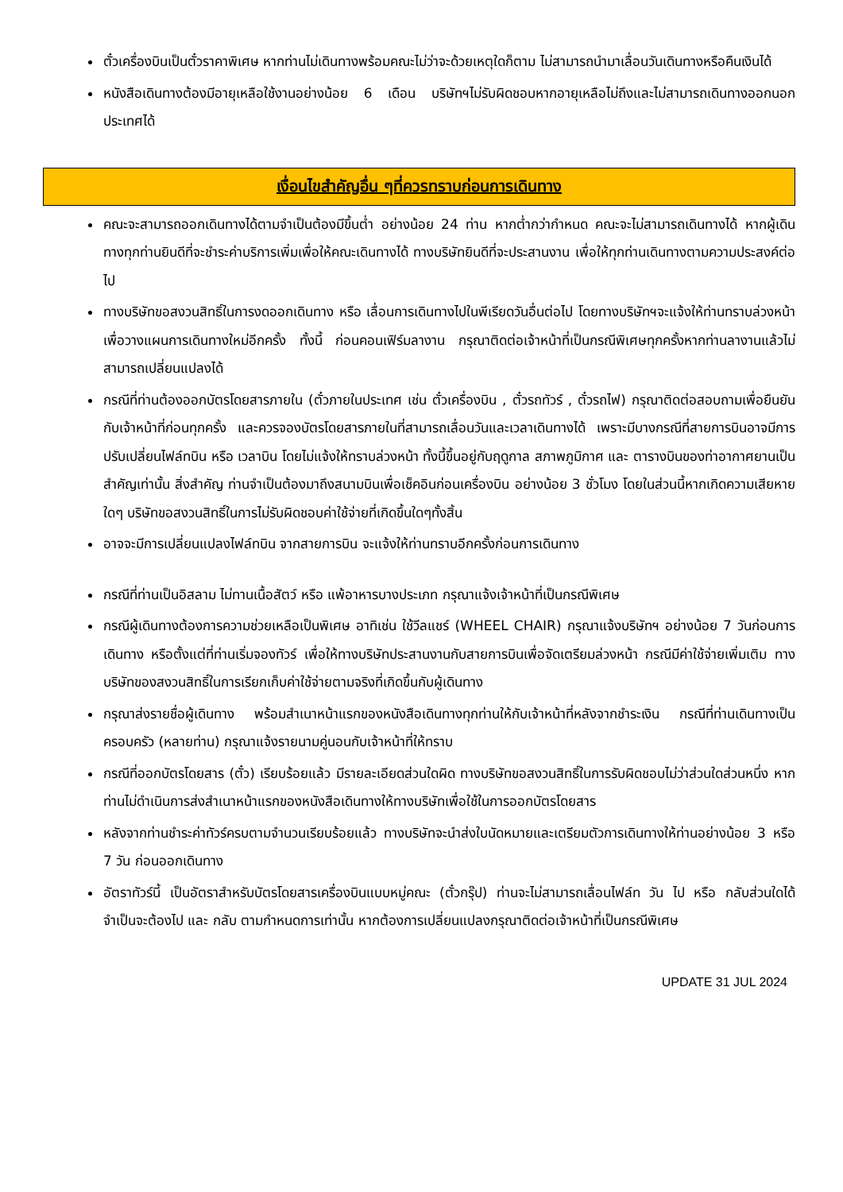ตั๋วเครื่องบินเป็นตั๋วราคาพิเศษ หากท่านไม่เดินทางพร้อมคณะไม่ว่าจะด้วยเหตุใดก็ตาม ไม่สามารถนำมาเลื่อนวันเดินทางหรือคืนเงินได้
หนังสือเดินทางต้องมีอายุเหลือใช้งานอย่างน้อย 6 เดือน บริษัทฯไม่รับผิดชอบหากอายุเหลือไม่ถึงและไม่สามารถเดินทางออกนอกประเทศได้
เงื่อนไขสำคัญอื่น ๆที่ควรทราบก่อนการเดินทาง
คณะจะสามารถออกเดินทางได้ตามจำเป็นต้องมีขึ้นต่ำ อย่างน้อย 24 ท่าน หากต่ำกว่ากำหนด คณะจะไม่สามารถเดินทางได้ หากผู้เดินทางทุกท่านยินดีที่จะชำระค่าบริการเพิ่มเพื่อให้คณะเดินทางได้ ทางบริษัทยินดีที่จะประสานงาน เพื่อให้ทุกท่านเดินทางตามความประสงค์ต่อไป
ทางบริษัทขอสงวนสิทธิ์ในการงดออกเดินทาง หรือ เลื่อนการเดินทางไปในพีเรียดวันอื่นต่อไป โดยทางบริษัทฯจะแจ้งให้ท่านทราบล่วงหน้าเพื่อวางแผนการเดินทางใหม่อีกครั้ง ทั้งนี้ ก่อนคอนเฟิร์มลางาน กรุณาติดต่อเจ้าหน้าที่เป็นกรณีพิเศษทุกครั้งหากท่านลางานแล้วไม่สามารถเปลี่ยนแปลงได้
กรณีที่ท่านต้องออกบัตรโดยสารภายใน (ตั๋วภายในประเทศ เช่น ตั๋วเครื่องบิน , ตั๋วรถทัวร์ , ตั๋วรถไฟ) กรุณาติดต่อสอบถามเพื่อยืนยันกับเจ้าหน้าที่ก่อนทุกครั้ง และควรจองบัตรโดยสารภายในที่สามารถเลื่อนวันและเวลาเดินทางได้ เพราะมีบางกรณีที่สายการบินอาจมีการปรับเปลี่ยนไฟล์ทบิน หรือ เวลาบิน โดยไม่แจ้งให้ทราบล่วงหน้า ทั้งนี้ขึ้นอยู่กับฤดูกาล สภาพภูมิกาศ และ ตารางบินของท่าอากาศยานเป็นสำคัญเท่านั้น สิ่งสำคัญ ท่านจำเป็นต้องมาถึงสนามบินเพื่อเช็คอินก่อนเครื่องบิน อย่างน้อย 3 ชั่วโมง โดยในส่วนนี้หากเกิดความเสียหายใดๆ บริษัทขอสงวนสิทธิ์ในการไม่รับผิดชอบค่าใช้จ่ายที่เกิดขึ้นใดๆทั้งสิ้น
อาจจะมีการเปลี่ยนแปลงไฟล์ทบิน จากสายการบิน จะแจ้งให้ท่านทราบอีกครั้งก่อนการเดินทาง
กรณีที่ท่านเป็นอิสลาม ไม่ทานเนื้อสัตว์ หรือ แพ้อาหารบางประเภท กรุณาแจ้งเจ้าหน้าที่เป็นกรณีพิเศษ
กรณีผู้เดินทางต้องการความช่วยเหลือเป็นพิเศษ อาทิเช่น ใช้วีลแชร์ (WHEEL CHAIR) กรุณาแจ้งบริษัทฯ อย่างน้อย 7 วันก่อนการเดินทาง หรือตั้งแต่ที่ท่านเริ่มจองทัวร์ เพื่อให้ทางบริษัทประสานงานกับสายการบินเพื่อจัดเตรียมล่วงหน้า กรณีมีค่าใช้จ่ายเพิ่มเติม ทางบริษัทของสงวนสิทธิ์ในการเรียกเก็บค่าใช้จ่ายตามจริงที่เกิดขึ้นกับผู้เดินทาง
กรุณาส่งรายชื่อผู้เดินทาง พร้อมสำเนาหน้าแรกของหนังสือเดินทางทุกท่านให้กับเจ้าหน้าที่หลังจากชำระเงิน กรณีที่ท่านเดินทางเป็นครอบครัว (หลายท่าน) กรุณาแจ้งรายนามคู่นอนกับเจ้าหน้าที่ให้ทราบ
กรณีที่ออกบัตรโดยสาร (ตั๋ว) เรียบร้อยแล้ว มีรายละเอียดส่วนใดผิด ทางบริษัทขอสงวนสิทธิ์ในการรับผิดชอบไม่ว่าส่วนใดส่วนหนึ่ง หากท่านไม่ดำเนินการส่งสำเนาหน้าแรกของหนังสือเดินทางให้ทางบริษัทเพื่อใช้ในการออกบัตรโดยสาร
หลังจากท่านชำระค่าทัวร์ครบตามจำนวนเรียบร้อยแล้ว ทางบริษัทจะนำส่งใบนัดหมายและเตรียมตัวการเดินทางให้ท่านอย่างน้อย 3 หรือ 7 วัน ก่อนออกเดินทาง
อัตราทัวร์นี้ เป็นอัตราสำหรับบัตรโดยสารเครื่องบินแบบหมู่คณะ (ตั๋วกรุ๊ป) ท่านจะไม่สามารถเลื่อนไฟล์ท วัน ไป หรือ กลับส่วนใดได้ จำเป็นจะต้องไป และ กลับ ตามกำหนดการเท่านั้น หากต้องการเปลี่ยนแปลงกรุณาติดต่อเจ้าหน้าที่เป็นกรณีพิเศษ
UPDATE 31 JUL 2024